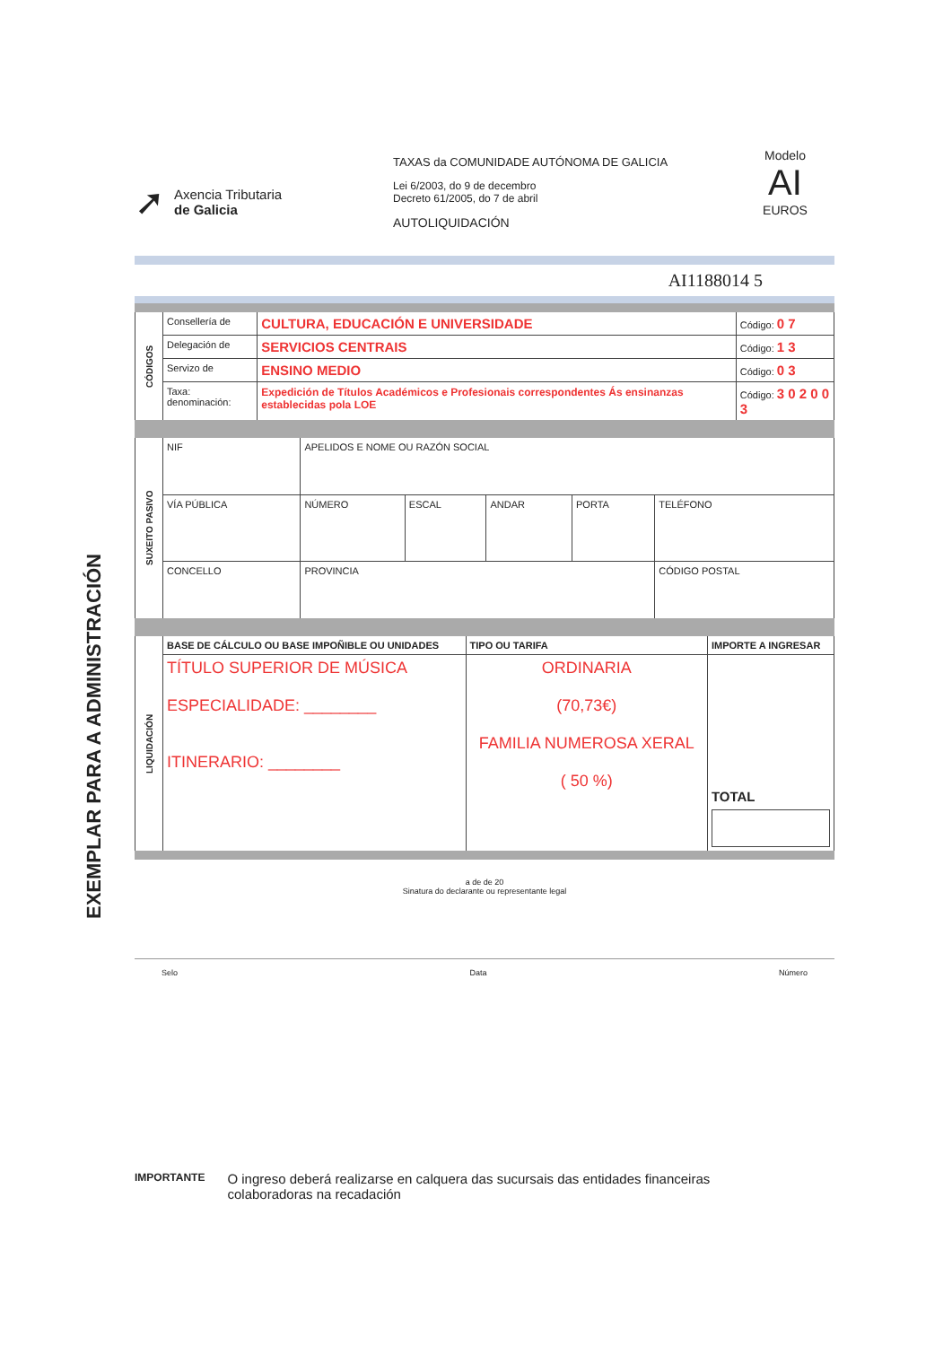EXEMPLAR PARA A ADMINISTRACIÓN
➚
Axencia Tributaria
de Galicia
TAXAS da COMUNIDADE AUTÓNOMA DE GALICIA
Lei 6/2003, do 9 de decembro
Decreto 61/2005, do 7 de abril
AUTOLIQUIDACIÓN
Modelo
AI
EUROS
AI1188014 5
| CÓDIGOS | Consellería de | CULTURA, EDUCACIÓN E UNIVERSIDADE | Código: 0 7 |
| | Delegación de | SERVICIOS CENTRAIS | Código: 1 3 |
| | Servizo de | ENSINO MEDIO | Código: 0 3 |
| | Taxa: denominación: | Expedición de Títulos Académicos e Profesionais correspondentes Ás ensinanzas establecidas pola LOE | Código: 3 0 2 0 0 3 |
| SUXEITO PASIVO | NIF | APELIDOS E NOME OU RAZÓN SOCIAL | | | | |
| | VÍA PÚBLICA | NÚMERO | ESCAL | ANDAR | PORTA | TELÉFONO |
| | CONCELLO | PROVINCIA | | | | CÓDIGO POSTAL |
| LIQUIDACIÓN | BASE DE CÁLCULO OU BASE IMPOÑIBLE OU UNIDADES | TIPO OU TARIFA | IMPORTE A INGRESAR |
| | TÍTULO SUPERIOR DE MÚSICA ESPECIALIDADE: ________ ITINERARIO: ________ | ORDINARIA (70,73€) FAMILIA NUMEROSA XERAL ( 50 %) | TOTAL |
a de de 20
Sinatura do declarante ou representante legal
Selo Data Número
IMPORTANTE O ingreso deberá realizarse en calquera das sucursais das entidades financeiras colaboradoras na recadación